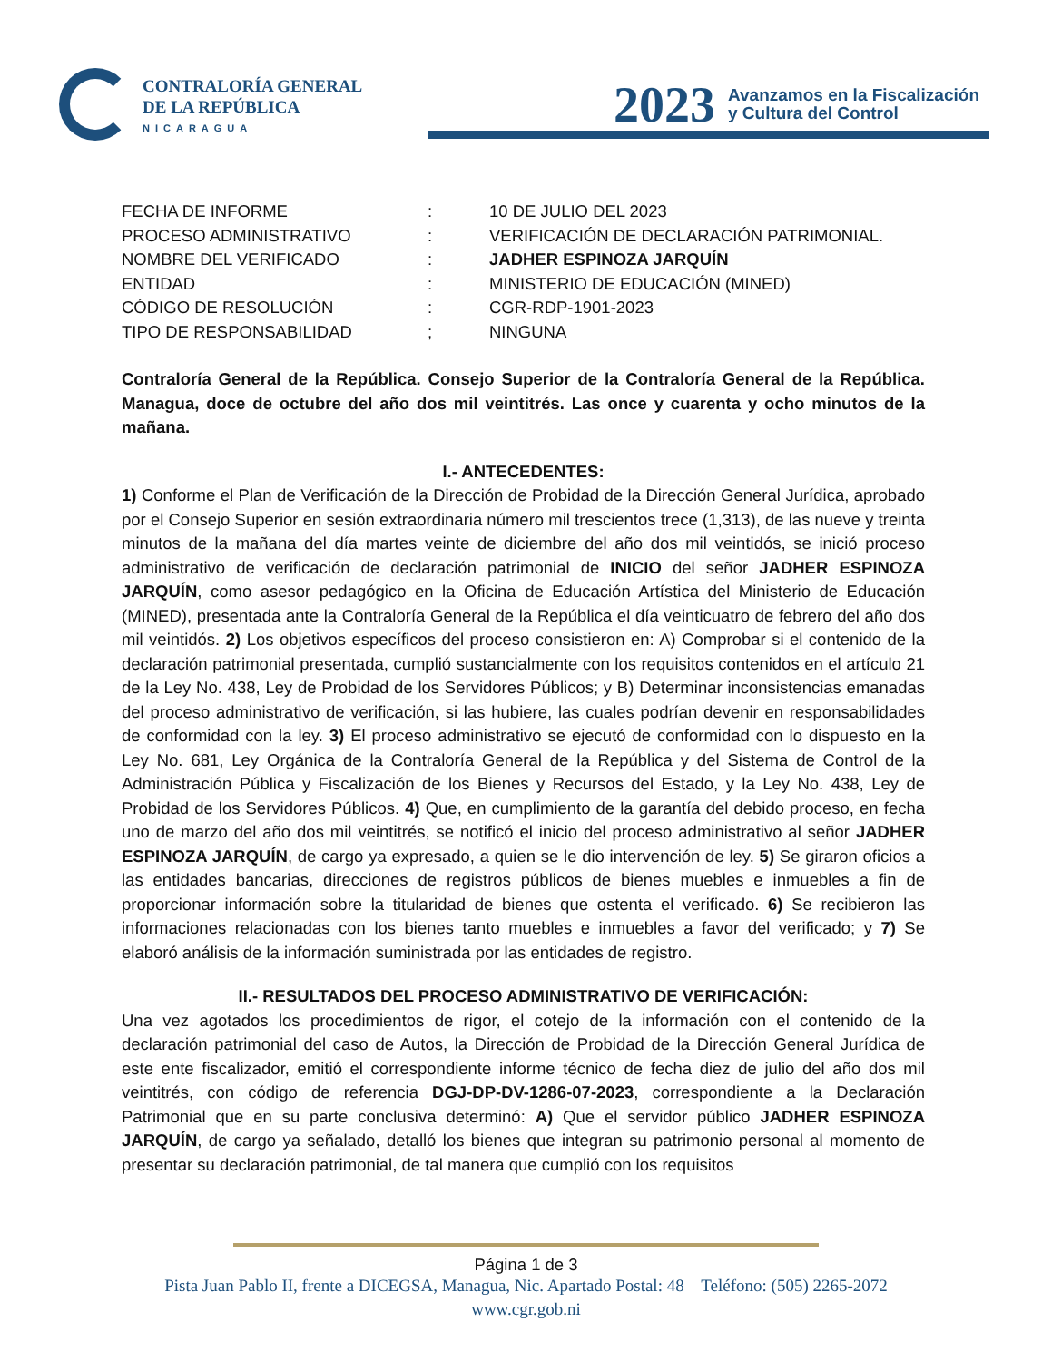CONTRALORÍA GENERAL
DE LA REPÚBLICA
NICARAGUA
2023
Avanzamos en la Fiscalización
y Cultura del Control
| FECHA DE INFORME | : | 10 DE JULIO DEL 2023 |
| PROCESO ADMINISTRATIVO | : | VERIFICACIÓN DE DECLARACIÓN PATRIMONIAL. |
| NOMBRE DEL VERIFICADO | : | JADHER ESPINOZA JARQUÍN |
| ENTIDAD | : | MINISTERIO DE EDUCACIÓN (MINED) |
| CÓDIGO DE RESOLUCIÓN | : | CGR-RDP-1901-2023 |
| TIPO DE RESPONSABILIDAD | ; | NINGUNA |
Contraloría General de la República. Consejo Superior de la Contraloría General de la República. Managua, doce de octubre del año dos mil veintitrés. Las once y cuarenta y ocho minutos de la mañana.
I.- ANTECEDENTES:
1) Conforme el Plan de Verificación de la Dirección de Probidad de la Dirección General Jurídica, aprobado por el Consejo Superior en sesión extraordinaria número mil trescientos trece (1,313), de las nueve y treinta minutos de la mañana del día martes veinte de diciembre del año dos mil veintidós, se inició proceso administrativo de verificación de declaración patrimonial de INICIO del señor JADHER ESPINOZA JARQUÍN, como asesor pedagógico en la Oficina de Educación Artística del Ministerio de Educación (MINED), presentada ante la Contraloría General de la República el día veinticuatro de febrero del año dos mil veintidós. 2) Los objetivos específicos del proceso consistieron en: A) Comprobar si el contenido de la declaración patrimonial presentada, cumplió sustancialmente con los requisitos contenidos en el artículo 21 de la Ley No. 438, Ley de Probidad de los Servidores Públicos; y B) Determinar inconsistencias emanadas del proceso administrativo de verificación, si las hubiere, las cuales podrían devenir en responsabilidades de conformidad con la ley. 3) El proceso administrativo se ejecutó de conformidad con lo dispuesto en la Ley No. 681, Ley Orgánica de la Contraloría General de la República y del Sistema de Control de la Administración Pública y Fiscalización de los Bienes y Recursos del Estado, y la Ley No. 438, Ley de Probidad de los Servidores Públicos. 4) Que, en cumplimiento de la garantía del debido proceso, en fecha uno de marzo del año dos mil veintitrés, se notificó el inicio del proceso administrativo al señor JADHER ESPINOZA JARQUÍN, de cargo ya expresado, a quien se le dio intervención de ley. 5) Se giraron oficios a las entidades bancarias, direcciones de registros públicos de bienes muebles e inmuebles a fin de proporcionar información sobre la titularidad de bienes que ostenta el verificado. 6) Se recibieron las informaciones relacionadas con los bienes tanto muebles e inmuebles a favor del verificado; y 7) Se elaboró análisis de la información suministrada por las entidades de registro.
II.- RESULTADOS DEL PROCESO ADMINISTRATIVO DE VERIFICACIÓN:
Una vez agotados los procedimientos de rigor, el cotejo de la información con el contenido de la declaración patrimonial del caso de Autos, la Dirección de Probidad de la Dirección General Jurídica de este ente fiscalizador, emitió el correspondiente informe técnico de fecha diez de julio del año dos mil veintitrés, con código de referencia DGJ-DP-DV-1286-07-2023, correspondiente a la Declaración Patrimonial que en su parte conclusiva determinó: A) Que el servidor público JADHER ESPINOZA JARQUÍN, de cargo ya señalado, detalló los bienes que integran su patrimonio personal al momento de presentar su declaración patrimonial, de tal manera que cumplió con los requisitos
Página 1 de 3
Pista Juan Pablo II, frente a DICEGSA, Managua, Nic. Apartado Postal: 48 Teléfono: (505) 2265-2072
www.cgr.gob.ni